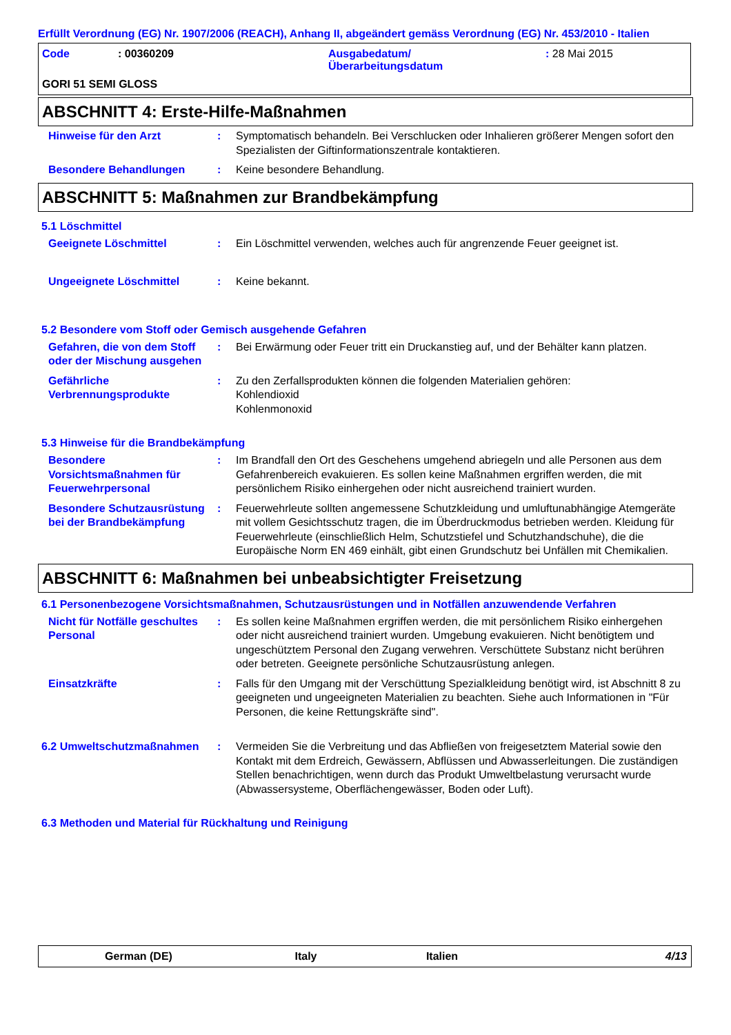Erfüllt Verordnung (EG) Nr. 1907/2006 (REACH), Anhang II, abgeändert gemäss Verordnung (EG) Nr. 453/2010 - Italien
| Code | : 00360209 | Ausgabedatum/ Überarbeitungsdatum | : 28 Mai 2015 |
| GORI 51 SEMI GLOSS | | | |
ABSCHNITT 4: Erste-Hilfe-Maßnahmen
Hinweise für den Arzt : Symptomatisch behandeln. Bei Verschlucken oder Inhalieren größerer Mengen sofort den Spezialisten der Giftinformationszentrale kontaktieren.
Besondere Behandlungen : Keine besondere Behandlung.
ABSCHNITT 5: Maßnahmen zur Brandbekämpfung
5.1 Löschmittel
Geeignete Löschmittel : Ein Löschmittel verwenden, welches auch für angrenzende Feuer geeignet ist.
Ungeeignete Löschmittel : Keine bekannt.
5.2 Besondere vom Stoff oder Gemisch ausgehende Gefahren
Gefahren, die von dem Stoff oder der Mischung ausgehen
: Bei Erwärmung oder Feuer tritt ein Druckanstieg auf, und der Behälter kann platzen.
Gefährliche Verbrennungsprodukte
: Zu den Zerfallsprodukten können die folgenden Materialien gehören:
Kohlendioxid
Kohlenmonoxid
5.3 Hinweise für die Brandbekämpfung
Besondere Vorsichtsmaßnahmen für Feuerwehrpersonal
: Im Brandfall den Ort des Geschehens umgehend abriegeln und alle Personen aus dem Gefahrenbereich evakuieren. Es sollen keine Maßnahmen ergriffen werden, die mit persönlichem Risiko einhergehen oder nicht ausreichend trainiert wurden.
Besondere Schutzausrüstung bei der Brandbekämpfung
: Feuerwehrleute sollten angemessene Schutzkleidung und umluftunabhängige Atemgeräte mit vollem Gesichtsschutz tragen, die im Überdruckmodus betrieben werden. Kleidung für Feuerwehrleute (einschließlich Helm, Schutzstiefel und Schutzhandschuhe), die die Europäische Norm EN 469 einhält, gibt einen Grundschutz bei Unfällen mit Chemikalien.
ABSCHNITT 6: Maßnahmen bei unbeabsichtigter Freisetzung
6.1 Personenbezogene Vorsichtsmaßnahmen, Schutzausrüstungen und in Notfällen anzuwendende Verfahren
Nicht für Notfälle geschultes Personal
: Es sollen keine Maßnahmen ergriffen werden, die mit persönlichem Risiko einhergehen oder nicht ausreichend trainiert wurden. Umgebung evakuieren. Nicht benötigtem und ungeschütztem Personal den Zugang verwehren. Verschüttete Substanz nicht berühren oder betreten. Geeignete persönliche Schutzausrüstung anlegen.
Einsatzkräfte : Falls für den Umgang mit der Verschüttung Spezialkleidung benötigt wird, ist Abschnitt 8 zu geeigneten und ungeeigneten Materialien zu beachten. Siehe auch Informationen in "Für Personen, die keine Rettungskräfte sind".
6.2 Umweltschutzmaßnahmen : Vermeiden Sie die Verbreitung und das Abfließen von freigesetztem Material sowie den Kontakt mit dem Erdreich, Gewässern, Abflüssen und Abwasserleitungen. Die zuständigen Stellen benachrichtigen, wenn durch das Produkt Umweltbelastung verursacht wurde (Abwassersysteme, Oberflächengewässer, Boden oder Luft).
6.3 Methoden und Material für Rückhaltung und Reinigung
German (DE) Italy Italien 4/13